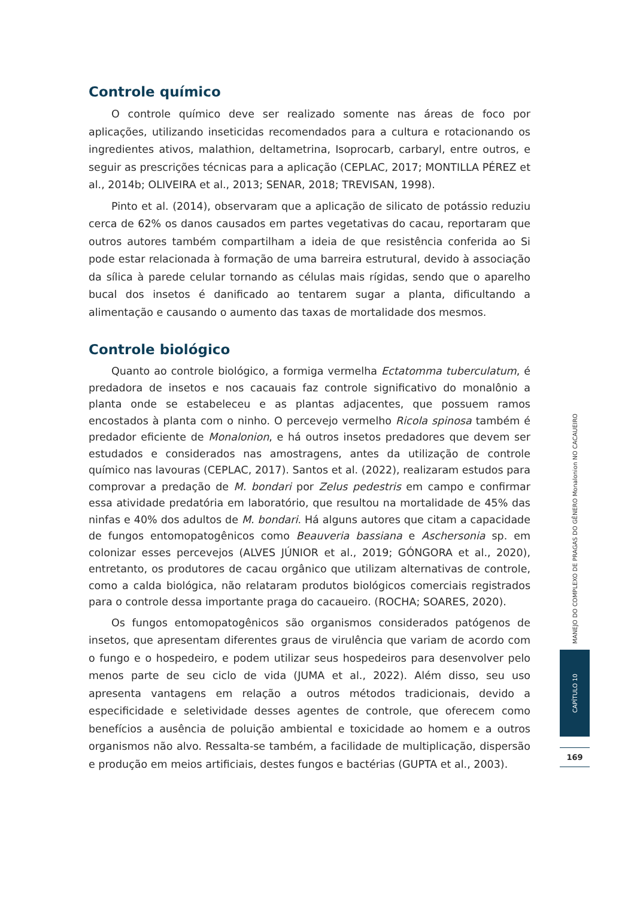Controle químico
O controle químico deve ser realizado somente nas áreas de foco por aplicações, utilizando inseticidas recomendados para a cultura e rotacionando os ingredientes ativos, malathion, deltametrina, Isoprocarb, carbaryl, entre outros, e seguir as prescrições técnicas para a aplicação (CEPLAC, 2017; MONTILLA PÉREZ et al., 2014b; OLIVEIRA et al., 2013; SENAR, 2018; TREVISAN, 1998).
Pinto et al. (2014), observaram que a aplicação de silicato de potássio reduziu cerca de 62% os danos causados em partes vegetativas do cacau, reportaram que outros autores também compartilham a ideia de que resistência conferida ao Si pode estar relacionada à formação de uma barreira estrutural, devido à associação da sílica à parede celular tornando as células mais rígidas, sendo que o aparelho bucal dos insetos é danificado ao tentarem sugar a planta, dificultando a alimentação e causando o aumento das taxas de mortalidade dos mesmos.
Controle biológico
Quanto ao controle biológico, a formiga vermelha Ectatomma tuberculatum, é predadora de insetos e nos cacauais faz controle significativo do monalônio a planta onde se estabeleceu e as plantas adjacentes, que possuem ramos encostados à planta com o ninho. O percevejo vermelho Ricola spinosa também é predador eficiente de Monalonion, e há outros insetos predadores que devem ser estudados e considerados nas amostragens, antes da utilização de controle químico nas lavouras (CEPLAC, 2017). Santos et al. (2022), realizaram estudos para comprovar a predação de M. bondari por Zelus pedestris em campo e confirmar essa atividade predatória em laboratório, que resultou na mortalidade de 45% das ninfas e 40% dos adultos de M. bondari. Há alguns autores que citam a capacidade de fungos entomopatogênicos como Beauveria bassiana e Aschersonia sp. em colonizar esses percevejos (ALVES JÚNIOR et al., 2019; GÓNGORA et al., 2020), entretanto, os produtores de cacau orgânico que utilizam alternativas de controle, como a calda biológica, não relataram produtos biológicos comerciais registrados para o controle dessa importante praga do cacaueiro. (ROCHA; SOARES, 2020).
Os fungos entomopatogênicos são organismos considerados patógenos de insetos, que apresentam diferentes graus de virulência que variam de acordo com o fungo e o hospedeiro, e podem utilizar seus hospedeiros para desenvolver pelo menos parte de seu ciclo de vida (JUMA et al., 2022). Além disso, seu uso apresenta vantagens em relação a outros métodos tradicionais, devido a especificidade e seletividade desses agentes de controle, que oferecem como benefícios a ausência de poluição ambiental e toxicidade ao homem e a outros organismos não alvo. Ressalta-se também, a facilidade de multiplicação, dispersão e produção em meios artificiais, destes fungos e bactérias (GUPTA et al., 2003).
MANEJO DO COMPLEXO DE PRAGAS DO GÊNERO Monalonion NO CACAUEIRO
CAPÍTULO 10
169